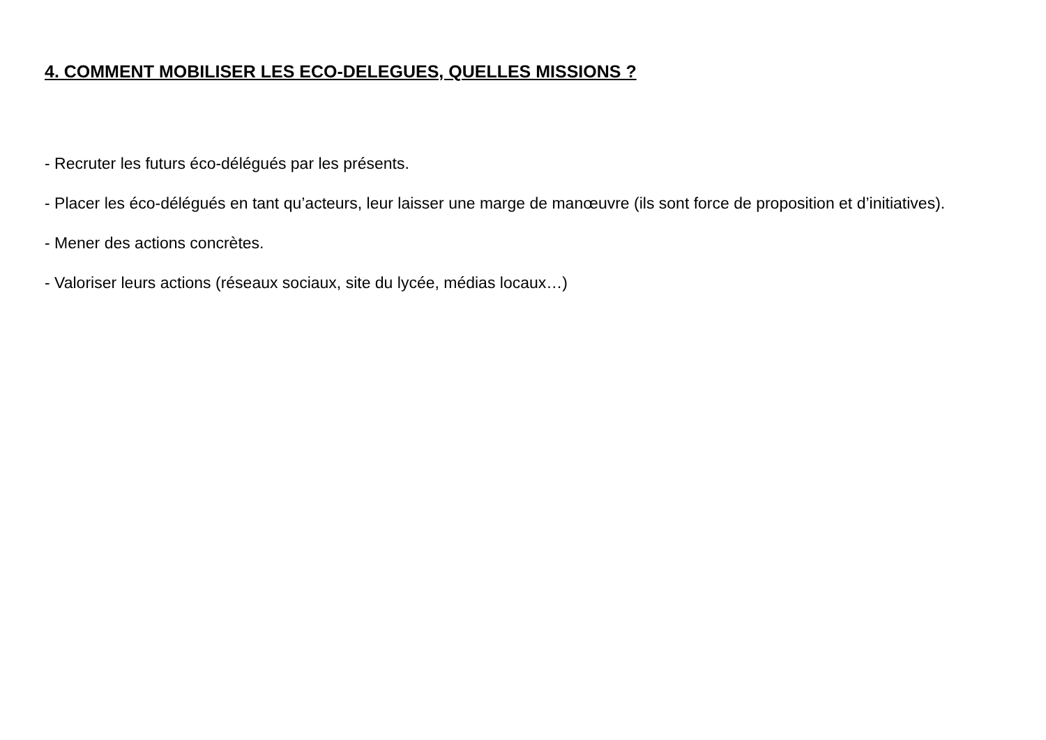4. COMMENT MOBILISER LES ECO-DELEGUES, QUELLES MISSIONS ?
- Recruter les futurs éco-délégués par les présents.
- Placer les éco-délégués en tant qu’acteurs, leur laisser une marge de manœuvre (ils sont force de proposition et d’initiatives).
- Mener des actions concrètes.
- Valoriser leurs actions (réseaux sociaux, site du lycée, médias locaux…)